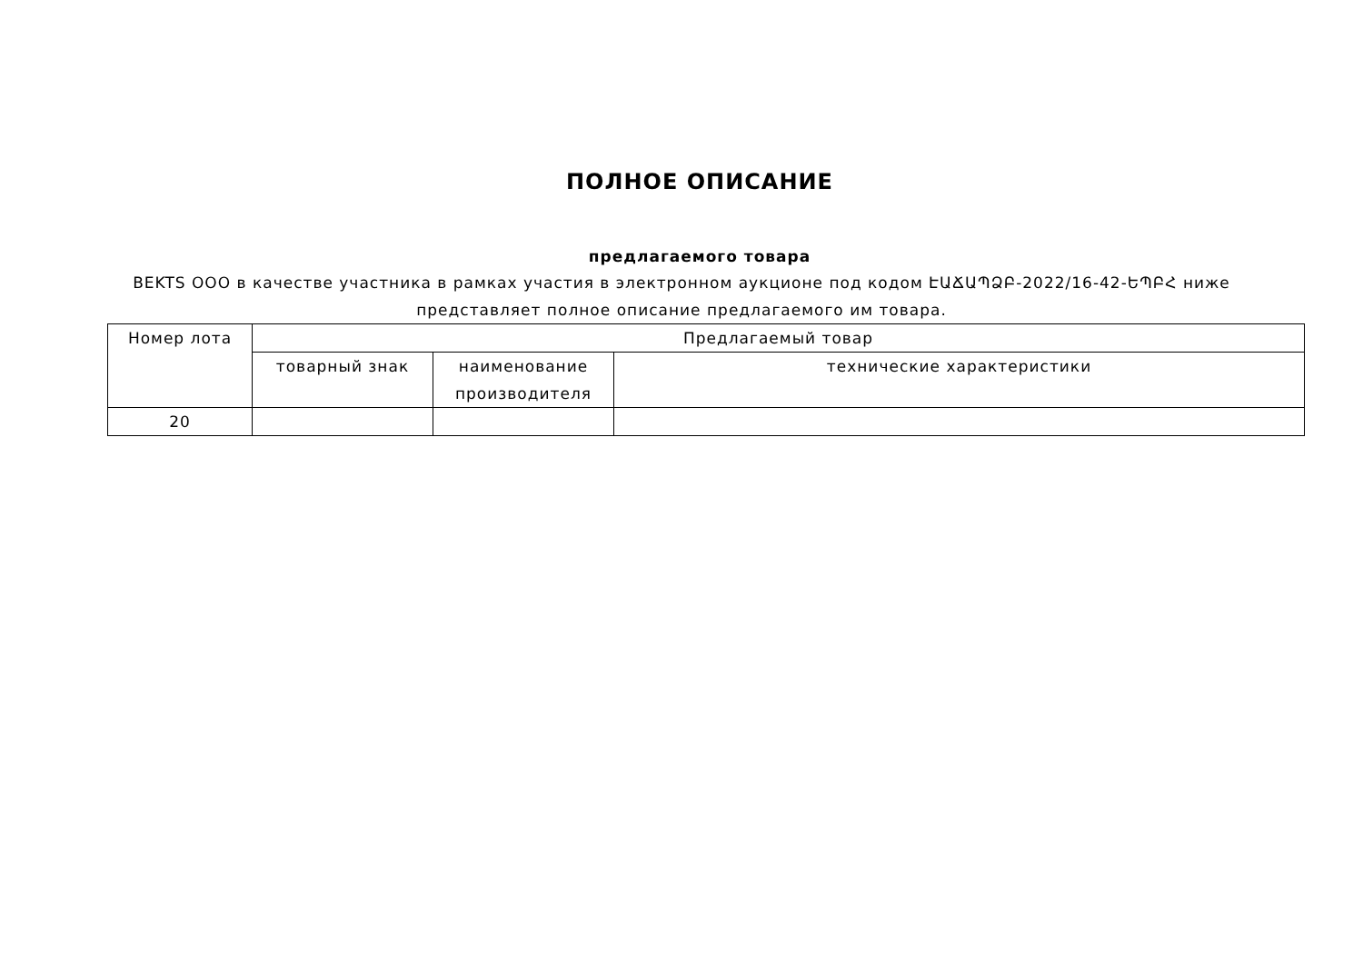ПОЛНОЕ ОПИСАНИЕ
предлагаемого товара
BEKTS OOO в качестве участника в рамках участия в электронном аукционе под кодом ԷԱՃԱՊՁԲ-2022/16-42-ԵՊԲՀ ниже представляет полное описание предлагаемого им товара.
| Номер лота | Предлагаемый товар | | |
| --- | --- | --- | --- |
| | товарный знак | наименование производителя | технические характеристики |
| 20 | | | |